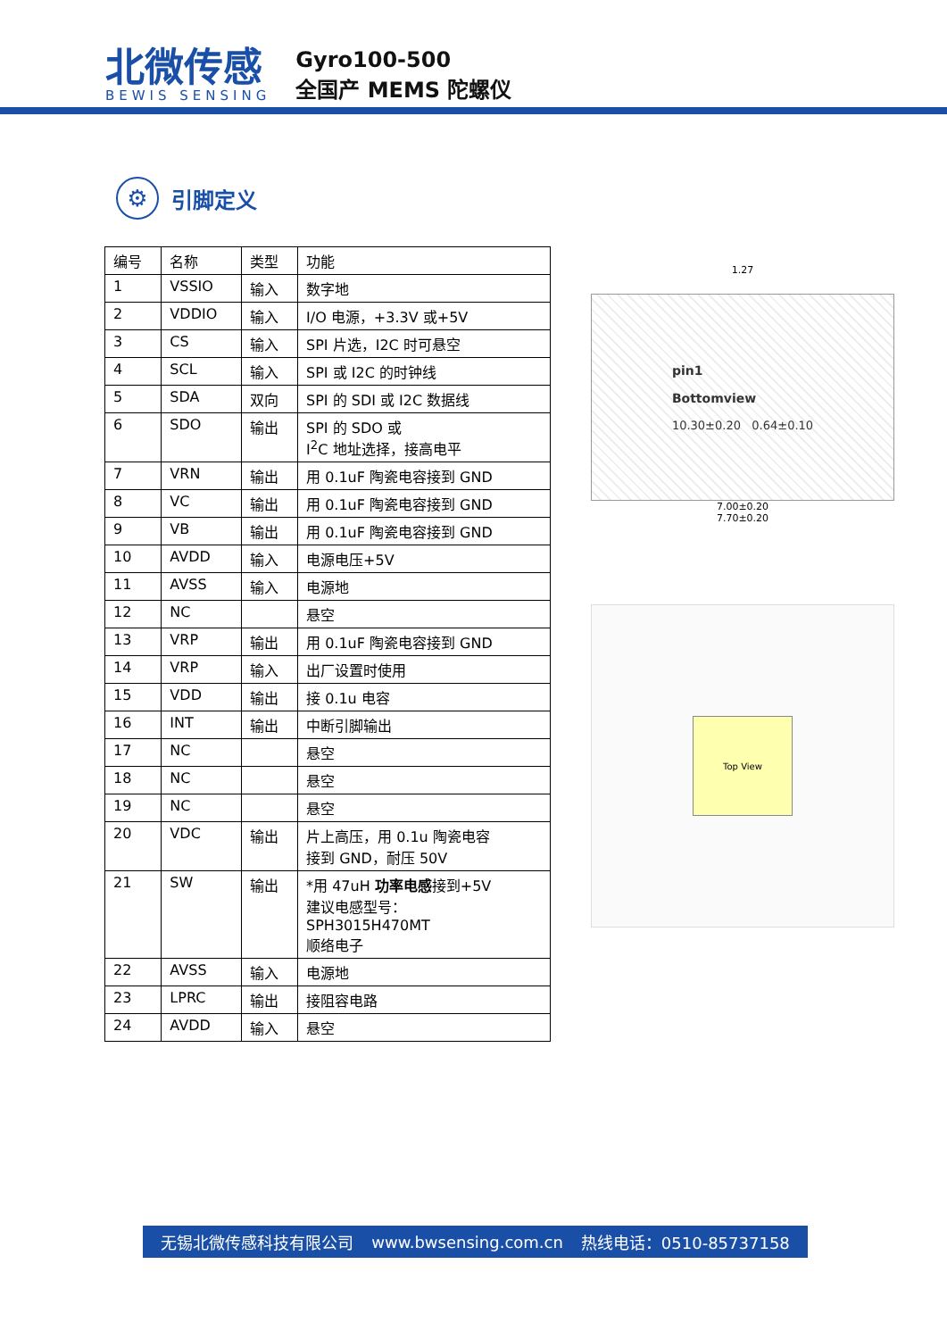北微传感
BEWIS SENSING
Gyro100-500
全国产 MEMS 陀螺仪
⚙
引脚定义
| 编号 | 名称 | 类型 | 功能 |
| 1 | VSSIO | 输入 | 数字地 |
| 2 | VDDIO | 输入 | I/O 电源，+3.3V 或+5V |
| 3 | CS | 输入 | SPI 片选，I2C 时可悬空 |
| 4 | SCL | 输入 | SPI 或 I2C 的时钟线 |
| 5 | SDA | 双向 | SPI 的 SDI 或 I2C 数据线 |
| 6 | SDO | 输出 | SPI 的 SDO 或 I<sup>2</sup>C 地址选择，接高电平 |
| 7 | VRN | 输出 | 用 0.1uF 陶瓷电容接到 GND |
| 8 | VC | 输出 | 用 0.1uF 陶瓷电容接到 GND |
| 9 | VB | 输出 | 用 0.1uF 陶瓷电容接到 GND |
| 10 | AVDD | 输入 | 电源电压+5V |
| 11 | AVSS | 输入 | 电源地 |
| 12 | NC | | 悬空 |
| 13 | VRP | 输出 | 用 0.1uF 陶瓷电容接到 GND |
| 14 | VRP | 输入 | 出厂设置时使用 |
| 15 | VDD | 输出 | 接 0.1u 电容 |
| 16 | INT | 输出 | 中断引脚输出 |
| 17 | NC | | 悬空 |
| 18 | NC | | 悬空 |
| 19 | NC | | 悬空 |
| 20 | VDC | 输出 | 片上高压，用 0.1u 陶瓷电容 接到 GND，耐压 50V |
| 21 | SW | 输出 | *用 47uH 功率电感 接到+5V 建议电感型号： SPH3015H470MT 顺络电子 |
| 22 | AVSS | 输入 | 电源地 |
| 23 | LPRC | 输出 | 接阻容电路 |
| 24 | AVDD | 输入 | 悬空 |
1.27
pin1
Bottomview
10.30±0.20 0.64±0.10
7.00±0.20
7.70±0.20
Top View
无锡北微传感科技有限公司 www.bwsensing.com.cn 热线电话：0510-85737158